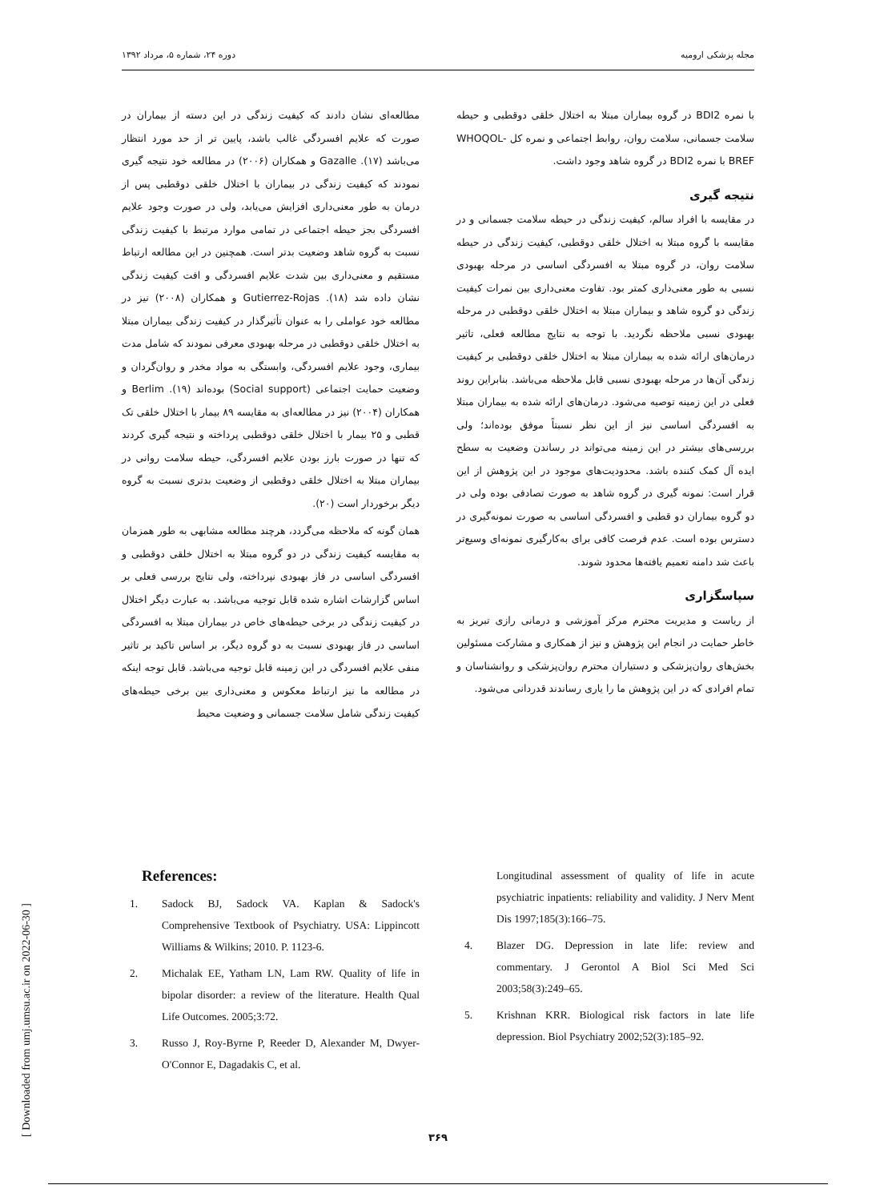مجله پزشکی ارومیه دوره ۲۴، شماره ۵، مرداد ۱۳۹۲
مطالعه‌ای نشان دادند که کیفیت زندگی در این دسته از بیماران در صورت که علایم افسردگی غالب باشد، پایین تر از حد مورد انتظار می‌باشد (۱۷). Gazalle و همکاران (۲۰۰۶) در مطالعه خود نتیجه گیری نمودند که کیفیت زندگی در بیماران با اختلال خلقی دوقطبی پس از درمان به طور معنی‌داری افزایش می‌یابد، ولی در صورت وجود علایم افسردگی بجز حیطه اجتماعی در تمامی موارد مرتبط با کیفیت زندگی نسبت به گروه شاهد وضعیت بدتر است. همچنین در این مطالعه ارتباط مستقیم و معنی‌داری بین شدت علایم افسردگی و افت کیفیت زندگی نشان داده شد (۱۸). Gutierrez-Rojas و همکاران (۲۰۰۸) نیز در مطالعه خود عواملی را به عنوان تأثیرگذار در کیفیت زندگی بیماران مبتلا به اختلال خلقی دوقطبی در مرحله بهبودی معرفی نمودند که شامل مدت بیماری، وجود علایم افسردگی، وابستگی به مواد مخدر و روان‌گردان و وضعیت حمایت اجتماعی (Social support) بوده‌اند (۱۹). Berlim و همکاران (۲۰۰۴) نیز در مطالعه‌ای به مقایسه ۸۹ بیمار با اختلال خلقی تک قطبی و ۲۵ بیمار با اختلال خلقی دوقطبی پرداخته و نتیجه گیری کردند که تنها در صورت بارز بودن علایم افسردگی، حیطه سلامت روانی در بیماران مبتلا به اختلال خلقی دوقطبی از وضعیت بدتری نسبت به گروه دیگر برخوردار است (۲۰).
همان گونه که ملاحظه می‌گردد، هرچند مطالعه مشابهی به طور همزمان به مقایسه کیفیت زندگی در دو گروه مبتلا به اختلال خلقی دوقطبی و افسردگی اساسی در فاز بهبودی نپرداخته، ولی نتایج بررسی فعلی بر اساس گزارشات اشاره شده قابل توجیه می‌باشد. به عبارت دیگر اختلال در کیفیت زندگی در برخی حیطه‌های خاص در بیماران مبتلا به افسردگی اساسی در فاز بهبودی نسبت به دو گروه دیگر، بر اساس تاکید بر تاثیر منفی علایم افسردگی در این زمینه قابل توجیه می‌باشد. قابل توجه اینکه در مطالعه ما نیز ارتباط معکوس و معنی‌داری بین برخی حیطه‌های کیفیت زندگی شامل سلامت جسمانی و وضعیت محیط
با نمره BDI2 در گروه بیماران مبتلا به اختلال خلقی دوقطبی و حیطه سلامت جسمانی، سلامت روان، روابط اجتماعی و نمره کل WHOQOL-BREF با نمره BDI2 در گروه شاهد وجود داشت.
نتیجه گیری
در مقایسه با افراد سالم، کیفیت زندگی در حیطه سلامت جسمانی و در مقایسه با گروه مبتلا به اختلال خلقی دوقطبی، کیفیت زندگی در حیطه سلامت روان، در گروه مبتلا به افسردگی اساسی در مرحله بهبودی نسبی به طور معنی‌داری کمتر بود. تفاوت معنی‌داری بین نمرات کیفیت زندگی دو گروه شاهد و بیماران مبتلا به اختلال خلقی دوقطبی در مرحله بهبودی نسبی ملاحظه نگردید. با توجه به نتایج مطالعه فعلی، تاثیر درمان‌های ارائه شده به بیماران مبتلا به اختلال خلقی دوقطبی بر کیفیت زندگی آن‌ها در مرحله بهبودی نسبی قابل ملاحظه می‌باشد. بنابراین روند فعلی در این زمینه توصیه می‌شود. درمان‌های ارائه شده به بیماران مبتلا به افسردگی اساسی نیز از این نظر نسبتاً موفق بوده‌اند؛ ولی بررسی‌های بیشتر در این زمینه می‌تواند در رساندن وضعیت به سطح ایده آل کمک کننده باشد. محدودیت‌های موجود در این پژوهش از این قرار است: نمونه گیری در گروه شاهد به صورت تصادفی بوده ولی در دو گروه بیماران دو قطبی و افسردگی اساسی به صورت نمونه‌گیری در دسترس بوده است. عدم فرصت کافی برای به‌کارگیری نمونه‌ای وسیع‌تر باعث شد دامنه تعمیم یافته‌ها محدود شوند.
سپاسگزاری
از ریاست و مدیریت محترم مرکز آموزشی و درمانی رازی تبریز به خاطر حمایت در انجام این پژوهش و نیز از همکاری و مشارکت مسئولین بخش‌های روان‌پزشکی و دستیاران محترم روان‌پزشکی و روانشناسان و تمام افرادی که در این پژوهش ما را یاری رساندند قدردانی می‌شود.
References:
1. Sadock BJ, Sadock VA. Kaplan & Sadock's Comprehensive Textbook of Psychiatry. USA: Lippincott Williams & Wilkins; 2010. P. 1123-6.
2. Michalak EE, Yatham LN, Lam RW. Quality of life in bipolar disorder: a review of the literature. Health Qual Life Outcomes. 2005;3:72.
3. Russo J, Roy-Byrne P, Reeder D, Alexander M, Dwyer-O'Connor E, Dagadakis C, et al.
Longitudinal assessment of quality of life in acute psychiatric inpatients: reliability and validity. J Nerv Ment Dis 1997;185(3):166–75.
4. Blazer DG. Depression in late life: review and commentary. J Gerontol A Biol Sci Med Sci 2003;58(3):249–65.
5. Krishnan KRR. Biological risk factors in late life depression. Biol Psychiatry 2002;52(3):185–92.
[ Downloaded from umj.umsu.ac.ir on 2022-06-30 ]
۳۶۹